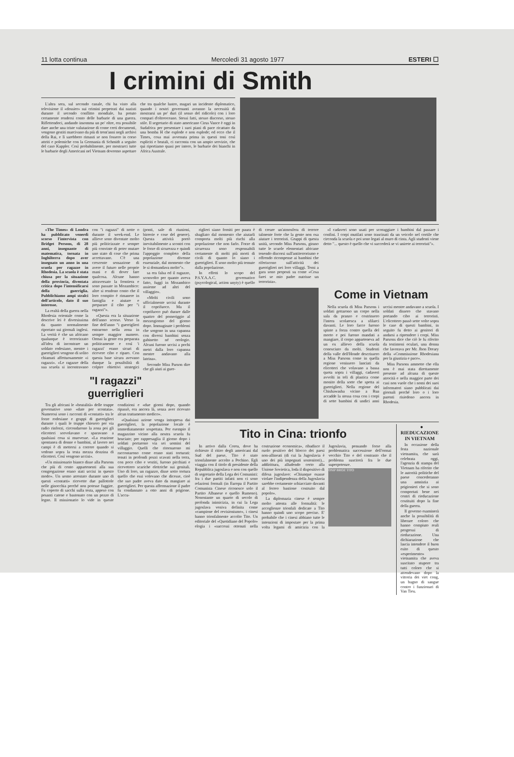11 lotta continua Mercoledì 31 agosto 1977 ESTERI ☐
I crimini di Smith
L'altra sera, sul secondo canale, chi ha visto alla televisione il «dossier» sui crimini perpetrati dai nazisti durante il secondo conflitto mondiale, ha potuto certamente rendersi conto delle barbarie di una guerra. Riflettendoci, andando insomma un po' oltre, era possibile dare anche una triste valutazione di come certi documenti, vengono gestiti marcivano da più di trent'anni negli archivi della Rai, e lì sarebbero rimasti se non fossero in corso attriti e polemiche con la Germania di Schmidt a seguito del caso Kappler. Così probabilmente, per mostrarci tutte le barbarie degli Americani nel Vietnam dovremo aspettare che tra qualche lustro, magari un incidente diplomatico, quando i nostri governanti avranno la necessità di mostrarsi un po' duri (il senso del ridicolo) con i loro compari d'oltreoceano. Stessi fatti, stesso discorso, stesso stile. Il segretario di stato americano Cirus Vance è oggi in Sudafrica per presentare i suoi piani di pace ricattato da una bomba H che esplode e non esplode; ed ecco che il Times, cosa mai avvenuta prima in questi toni così espliciti e brutali, ci racconta con un ampio servizio, che qui riportiamo quasi per intero, le barbarie dei bianchi in Africa Australe.
«The Times» di Londra ha pubblicato venerdì scorso l'intervista con Bridget Persons, di 28 anni, insegnante di matematica, tornata in Inghilterra dopo aver insegnato un anno in una scuola per ragazze in Rhodesia. La scuola è stata chiusa per la situazione della provincia, diventata critica dopo l'intensificarsi della guerriglia. Pubblichiamo ampi stralci dell'articolo, dato il suo interesse.
La realtà della guerra nella Rhodesia orientale come la descrive lei è diversissima da quanto normalmente riportato sui giornali inglesi. La verità è che un africano qualunque è terrorizzato all'idea di incontrare un soldato rodesiano, mentre i guerriglieri vengono di solito chiamati affettuosamente «i ragazzi». «Le ragazze della sua scuola si incontravano con "i ragazzi" di notte o durante il week-end. Le allieve sono diventate molto più politicizzate e sempre più convinte di poter mutare uno stato di cose che prima accettavano. C'è una crescente sensazione di avere il futuro nelle proprie mani e di dover fare qualcosa. Alcune hanno attraversato la frontiera e sono passate in Mozambico: altre si rendono conto che il loro compito è rimanere in famiglia e aiutare e preparare il cibo per "i ragazzi"».
«Questa era la situazione dell'anno scorso. Verso la fine dell'anno "i guerriglieri entrarono nella zona in sempre maggior numero. Ormai la gente era preparata politicamente e così 'i ragazzi' erano sicuri di ricevere cibo e riparo. Con questa base sicura avevano dunque la possibilità di colpire obiettivi strategici (ponti, sale di riunioni, birrerie e cose del genere). Questa attività portò inevitabilmente a scontri con le forze di sicurezza e quindi l'appoggio completo della popolazione divenne essenziale, dal momento che le si domandava molto"».
sa era falsa ed il ragazzo, sconvolto per quanto aveva fatto, fuggì in Mozambico assieme ad altri del villaggio».
«Molti civili sono ufficialmente uccisi durante il coprifuoco. Ma il coprifuoco può durare dalle quattro del pomeriggio al mezzogiorno del giorno dopo. Immaginate i problemi che sorgono in una capanna con diversi bambini senza gabinetto né orologio. Alcuni furono uccisi a pochi metri dalla loro capanna mentre andavano alla latrina».
Secondo Miss Parson dire che gli aiuti ai guer-
"I ragazzi"
guerriglieri
Tra gli africani le «brutalità» delle truppe governative sono «date per scontata». Numerosi sono i racconti di «contatti» tra le forze rodesiane e gruppi di guerriglieri durante i quali le truppe chiesero per via radio rinforzi, circondarono la zona poi gli elicotteri sorvolavano e sparavano a qualsiasi cosa si muovesse. «La reazione spontanea di donne e bambini, al lavoro nei campi è di mettersi a correre quando si vedono sopra la testa mezza dozzina di elicotteri. Così vengono uccisi».
«Un missionario bianco disse alla Parsons che più di cento appartenenti alla sua congregazione erano stati uccisi in questo modo». Un uomo arrestato durante uno di questi «contatti» ricevette due pallottole nelle ginocchia perché non potesse fuggire. Fu coperto di sacchi sulla testa, appeso con pesanti catene e bastonato con un pezzo di legno. Il missionario lo vide in queste condizioni e «due giorni dopo, quando ripassò, era ancora là, senza aver ricevuto alcun trattamento medico».
«Qualsiasi azione venga intrapresa dai guerriglieri, la popolazione locale è immediatamente sospettata. Per esempio il magazzino vicino alla nostra scuola fu bruciato; per rappresaglia il giorno dopo i soldati portarono via sei uomini del villaggio. Quelli che ritornarono mi raccontarono come erano stati torturati: tenuti in profondi pozzi scavati nella terra, con poco cibo e vestiti, furono picchiati e ricevettero scariche elettriche sui genitali. Uno di loro, un ragazzo, disse sotto tortura quello che essi volevano che dicesse, cioè che suo padre aveva dato da mangiare ai guerriglieri. Per questa affermazione il padre fu condannato a otto anni di prigione. L'accu-
riglieri siano forniti per paura è sbagliato dal momento che aiutarli comporta molti più rischi alla popolazione che non farlo. Forze di sicurezza sono responsabili certamente di molti più morti di civili di quanto lo siano i guerriglieri. E sono molto più temute dalla popolazione.
In effetti lo scopo del P.S.Y.A.A.C. governativo (psycological, action unyty) è quello di creare un'atmosfera di terrore talmente forte che la gente non osa aiutare i terroristi. Gruppi di questa unità, secondo Miss Parsons, girano tutte le scuole elementari africane tenendo discorsi sull'antiterrorismo e offrendo ricompense ai bambini che riferiscono sull'attività dei guerriglieri nei loro villaggi. Temi a gara sono proposti su come «Cosa farei se mio padre nutrisse un terrorista».
«I cadaveri sono usati per scoraggiare i bambini dal passare i confini. I corpi mutilati sono trascinati da un veicolo nel cortile che circonda la scuola e poi sono legati al muro di cinta. Agli studenti viene detto "... questo è quello che vi succederà se vi unirete ai terroristi"».
Come in Vietnam
Nella scuola di Miss Parsons i soldati gettarono un corpo nella sala da pranzo e costrinsero l'intera scolaresca a sfilarci davanti. Le loro facce furono spinte a forza contro quella del morto e poi furono mandati a mangiare, il corpo apparteneva ad un ex allievo della scuola conosciuto da molti. Studenti della valle dell'Honde descrissero a Miss Parsons come in quella regione venissero lanciati da elicotteri che volavano a bassa quota sopra i villaggi, cadaveri avvolti in teli di plastica come monito della sorte che spetta ai guerriglieri. Nella regione del Chishawasha vicino a Rua accadde la stessa cosa con i corpi di sette bambini di undici anni uccisi mentre andavano a scuola. I soldati dissero che stavano portando cibo ai terroristi. L'elicottero passò sette volte sopra le case di questi bambini, in seguito fu detto ai genitori di andarsi a riprendere i corpi. Miss Parsons dice che ciò le fu riferito da testimoni oculari, una donna che lavorava per Mr. Jhon Dreary della «Commissione Rhodesiana per la giustizia e pace».
Miss Parsons ammette che ella non è mai stata direttamente presente ad alcuna di queste atrocità e nella maggior parte dei casi non vuole che i nomi dei suoi informatori siano pubblicati dai giornali perché loro o i loro parenti risiedono ancora in Rhodesia.
Tito in Cina: trionfo
In arrivo dalla Corea, dove ha richiesto il ritiro degli americani dal Sud del paese, Tito è stato trionfalmente accolto a Pechino. Egli viaggia con il titolo di presidente della Repubblica jugoslava e non con quello di segretario della Lega dei Comunisti: fra i due partiti infatti non ci sono relazioni formali (in Europa il Partito Comunista Cinese riconosce solo il Partito Albanese e quello Rumeno). Nonostante un quarto di secolo di profonda inimicizia, in cui la Lega jugoslava veniva definita come «campione del revisionismo», i cinesi hanno trionfalmente accolto Tito. Un editoriale del «Quotidiano del Popolo» elogia i «successi ottenuti nella costruzione economica», ribadisce il ruolo positivo del blocco dei paesi non-allineati (di cui la Jugoslavia è uno dei più impegnati sostenitori)... addirittura, alludendo certo alla Unione Sovietica, loda il dispositivo di difesa jugoslavo: «Chiunque osasse violare l'indipendenza della Jugoslavia sarebbe certamente schiacciato davanti al ferreo bastione costruito dal popolo».
La diplomazia cinese è sempre molto attenta alle formalità: le accoglienze trionfali dedicate a Tito hanno quindi uno scopo preciso. E' probabile che i cinesi abbiano tutte le intenzioni di impostare per la prima volta legami di amicizia con la Jugoslavia, pensando forse alla problematica successione dell'ormai vecchio Tito e del contrasto che il problema susciterà fra le due superpotenze.
OSIP BROZ TITO
● RIEDUCAZIONE IN VIETNAM
In occasione della festa nazionale vietnamita, che sarà celebrata oggi, l'agenzia di stampa del Vietnam ha riferito che le autorità politiche del paese concederanno una amnistia ai prigionieri che si sono comportati bene nei centri di rieducazione costituiti dopo la fine della guerra.
Il governo esaminerà anche la possibilità di liberare coloro che hanno compiuto reali progressi di rieducazione. Una dichiarazione che lascia intendere il buon esito di questo «esperimento» vietnamita che aveva suscitato stupore tra tutti coloro che si attendevano dopo la vittoria dei viet cong, un bagno di sangue contro i funzionari di Van Tieu.